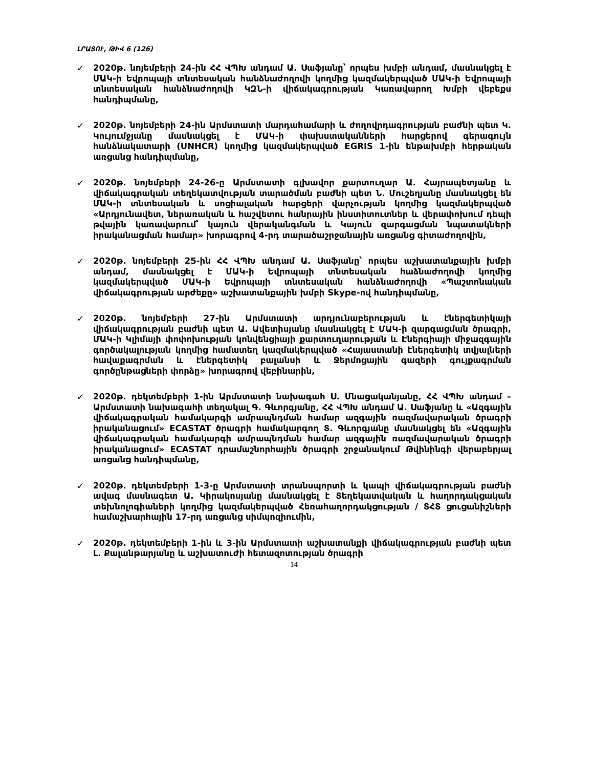ԼՐԱՏՈՒ, ԹԻՎ 6 (126)
✓
2020թ. նոյեմբերի 24-ին ՀՀ ՎՊԽ անդամ Ա. Սաֆյանը՝ որպես խմբի անդամ, մասնակցել է ՄԱԿ-ի Եվրոպայի տնտեսական հանձնաժողովի կողմից կազմակերպված ՄԱԿ-ի Եվրոպայի տնտեսական հանձնաժողովի ԿԶՆ-ի վիճակագրության Կառավարող Խմբի վեբեքս հանդիպմանը,
✓
2020թ. նոյեմբերի 24-ին Արմստատի մարդահամարի և ժողովրդագրության բաժնի պետ Կ. Կույումջյանը մասնակցել է ՄԱԿ-ի փախստականների հարցերով գերագույն հանձնակատարի (UNHCR) կողմից կազմակերպված EGRIS 1-ին ենթախմբի հերթական առցանց հանդիպմանը,
✓
2020թ. նոյեմբերի 24-26-ը Արմստատի գլխավոր քարտուղար Ա. Հայրապետյանը և վիճակագրական տեղեկատվության տարածման բաժնի պետ Ն. Մուշեղյանը մասնակցել են ՄԱԿ-ի տնտեսական և սոցիալական հարցերի վարչության կողմից կազմակերպված «Արդյունավետ, ներառական և հաշվետու հանրային ինստիտուտներ և վերափոխում դեպի թվային կառավարում՝ կայուն վերականգման և Կայուն զարգացման նպատակների իրականացման համար» խորագրով 4-րդ տարածաշրջանային առցանց գիտաժողովին,
✓
2020թ. նոյեմբերի 25-ին ՀՀ ՎՊԽ անդամ Ա. Սաֆյանը՝ որպես աշխատանքային խմբի անդամ, մասնակցել է ՄԱԿ-ի Եվրոպայի տնտեսական հաձնաժողովի կողմից կազմակերպված ՄԱԿ-ի Եվրոպայի տնտեսական հանձնաժողովի «Պաշտոնական վիճակագրության արժեքը» աշխատանքային խմբի Skype-ով հանդիպմանը,
✓
2020թ. նոյեմբերի 27-ին Արմստատի արդյունաբերության և էներգետիկայի վիճակագրության բաժնի պետ Ա. Ավետիսյանը մասնակցել է ՄԱԿ-ի զարգացման ծրագրի, ՄԱԿ-ի Կլիմայի փոփոխության կոնվենցիայի քարտուղարության և Էներգիայի միջազգային գործակալության կողմից համատեղ կազմակերպված «Հայաստանի էներգետիկ տվյալների հավաքագրման և էներգետիկ բալանսի և Ջերմոցային գազերի գույքագրման գործընթացների փորձը» խորագրով վեբինարին,
✓
2020թ. դեկտեմբերի 1-ին Արմստատի նախագահ Ս. Մնացականյանը, ՀՀ ՎՊԽ անդամ – Արմստատի նախագահի տեղակալ Գ. Գևորգյանը, ՀՀ ՎՊԽ անդամ Ա. Սաֆյանը և «Ազգային վիճակագրական համակարգի ամրապնդման համար ազգային ռազմավարական ծրագրի իրականացում» ECASTAT ծրագրի համակարգող Տ. Գևորգյանը մասնակցել են «Ազգային վիճակագրական համակարգի ամրապնդման համար ազգային ռազմավարական ծրագրի իրականացում» ECASTAT դրամաշնորհային ծրագրի շրջանակում Թվինինգի վերաբերյալ առցանց հանդիպմանը,
✓
2020թ. դեկտեմբերի 1-3-ը Արմստատի տրանսպորտի և կապի վիճակագրության բաժնի ավագ մասնագետ Ա. Կիրակոսյանը մասնակցել է Տեղեկատվական և հաղորդակցական տեխնոլոգիաների կողմից կազմակերպված Հեռահաղորդակցության / ՏՀՏ ցուցանիշների համաշխարհային 17-րդ առցանց սիմպոզիումին,
✓
2020թ. դեկտեմբերի 1-ին և 3-ին Արմստատի աշխատանքի վիճակագրության բաժնի պետ Լ. Քալանթարյանը և աշխատուժի հետազոտության ծրագրի
14